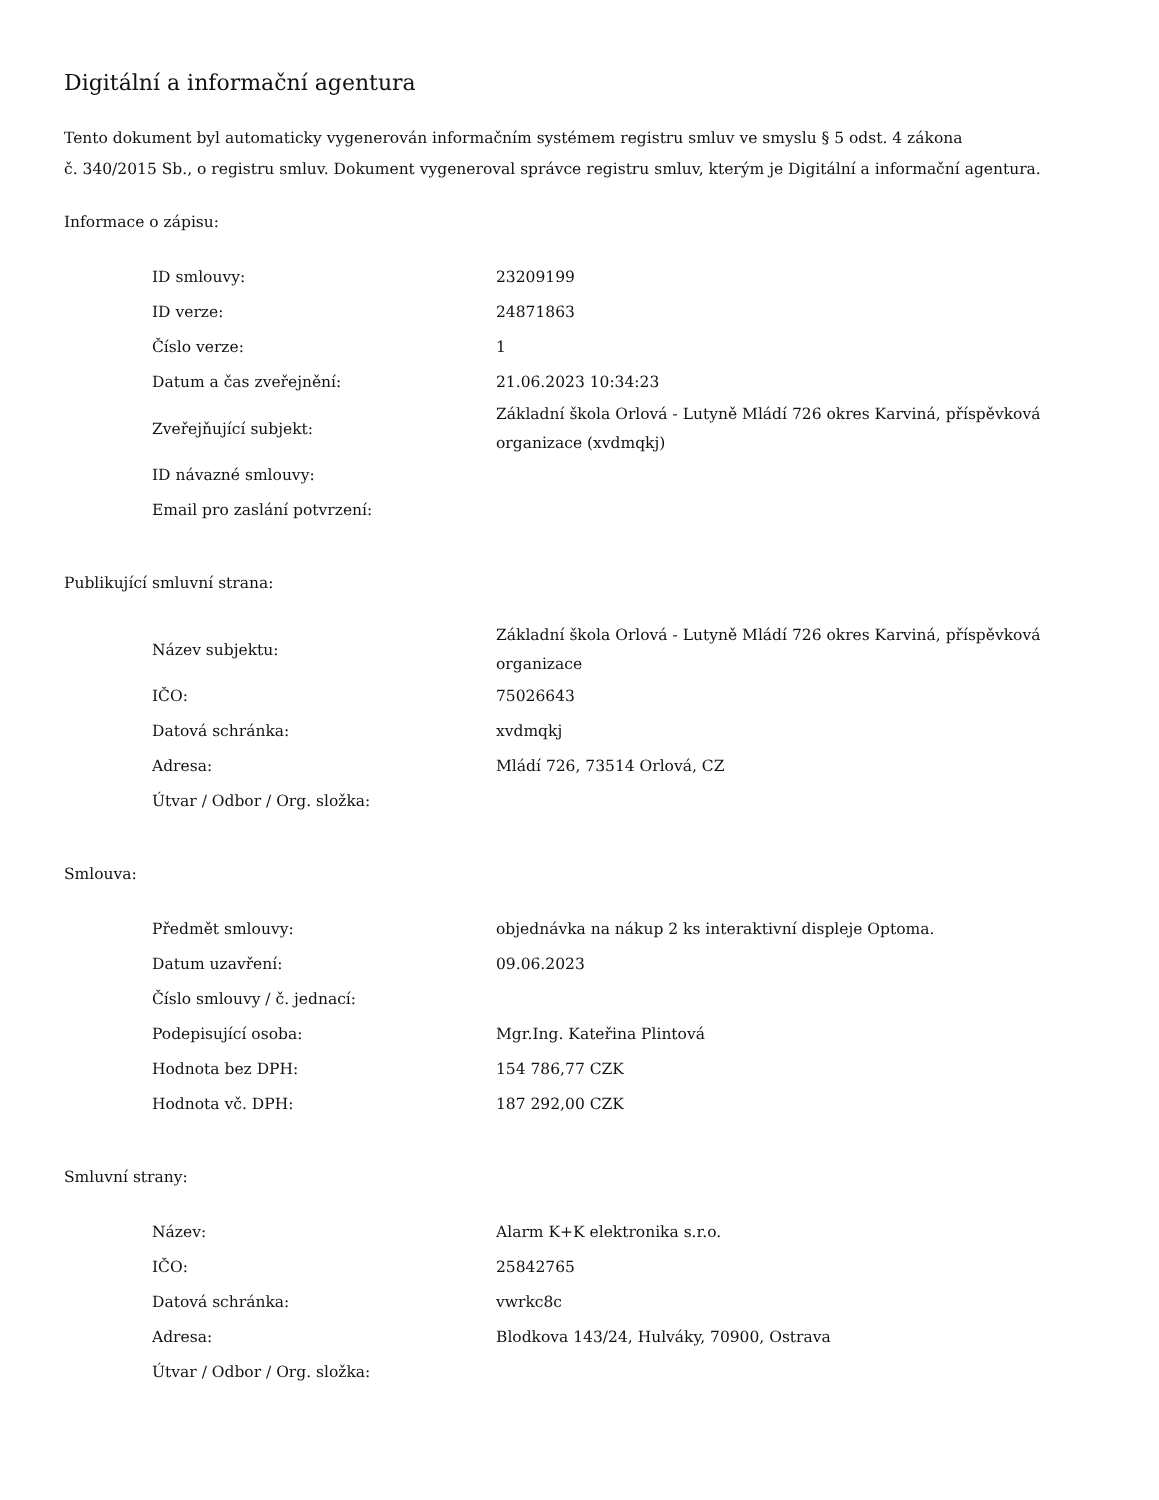Digitální a informační agentura
Tento dokument byl automaticky vygenerován informačním systémem registru smluv ve smyslu § 5 odst. 4 zákona
č. 340/2015 Sb., o registru smluv. Dokument vygeneroval správce registru smluv, kterým je Digitální a informační agentura.
Informace o zápisu:
| ID smlouvy: | 23209199 |
| ID verze: | 24871863 |
| Číslo verze: | 1 |
| Datum a čas zveřejnění: | 21.06.2023 10:34:23 |
| Zveřejňující subjekt: | Základní škola Orlová - Lutyně Mládí 726 okres Karviná, příspěvková organizace (xvdmqkj) |
| ID návazné smlouvy: | |
| Email pro zaslání potvrzení: | |
Publikující smluvní strana:
| Název subjektu: | Základní škola Orlová - Lutyně Mládí 726 okres Karviná, příspěvková organizace |
| IČO: | 75026643 |
| Datová schránka: | xvdmqkj |
| Adresa: | Mládí 726, 73514 Orlová, CZ |
| Útvar / Odbor / Org. složka: | |
Smlouva:
| Předmět smlouvy: | objednávka na nákup 2 ks interaktivní displeje Optoma. |
| Datum uzavření: | 09.06.2023 |
| Číslo smlouvy / č. jednací: | |
| Podepisující osoba: | Mgr.Ing. Kateřina Plintová |
| Hodnota bez DPH: | 154 786,77 CZK |
| Hodnota vč. DPH: | 187 292,00 CZK |
Smluvní strany:
| Název: | Alarm K+K elektronika s.r.o. |
| IČO: | 25842765 |
| Datová schránka: | vwrkc8c |
| Adresa: | Blodkova 143/24, Hulváky, 70900, Ostrava |
| Útvar / Odbor / Org. složka: | |